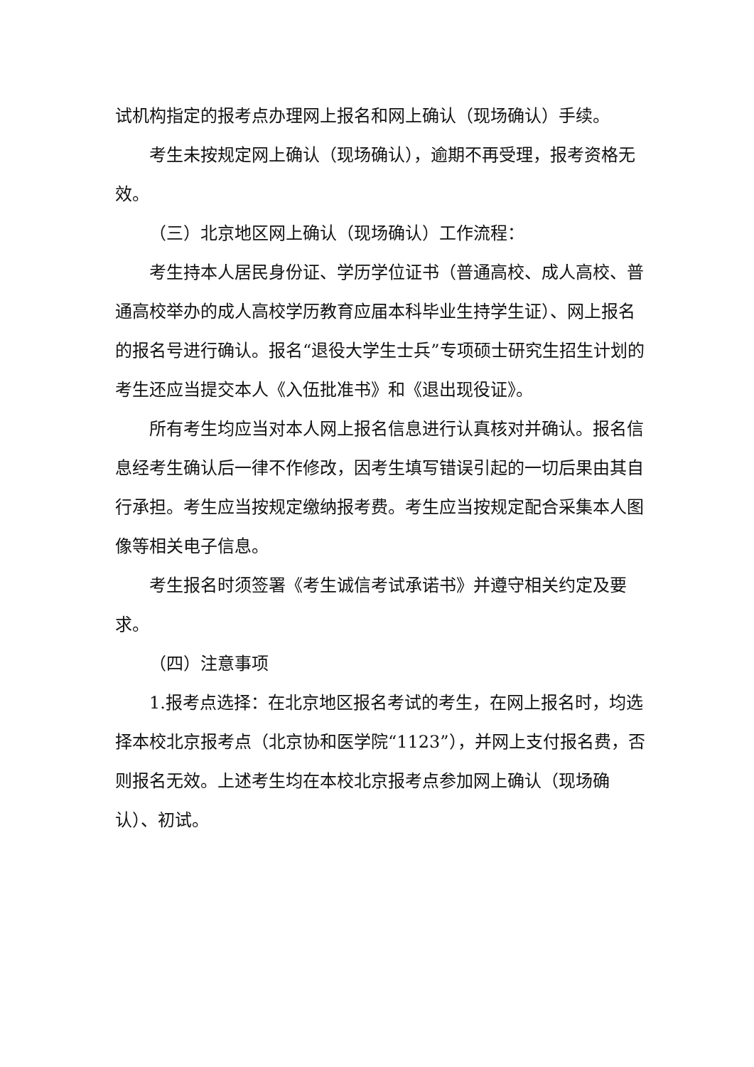试机构指定的报考点办理网上报名和网上确认（现场确认）手续。
考生未按规定网上确认（现场确认），逾期不再受理，报考资格无效。
（三）北京地区网上确认（现场确认）工作流程：
考生持本人居民身份证、学历学位证书（普通高校、成人高校、普通高校举办的成人高校学历教育应届本科毕业生持学生证）、网上报名的报名号进行确认。报名“退役大学生士兵”专项硕士研究生招生计划的考生还应当提交本人《入伍批准书》和《退出现役证》。
所有考生均应当对本人网上报名信息进行认真核对并确认。报名信息经考生确认后一律不作修改，因考生填写错误引起的一切后果由其自行承担。考生应当按规定缴纳报考费。考生应当按规定配合采集本人图像等相关电子信息。
考生报名时须签署《考生诚信考试承诺书》并遵守相关约定及要求。
（四）注意事项
1.报考点选择：在北京地区报名考试的考生，在网上报名时，均选择本校北京报考点（北京协和医学院“1123”），并网上支付报名费，否则报名无效。上述考生均在本校北京报考点参加网上确认（现场确认）、初试。